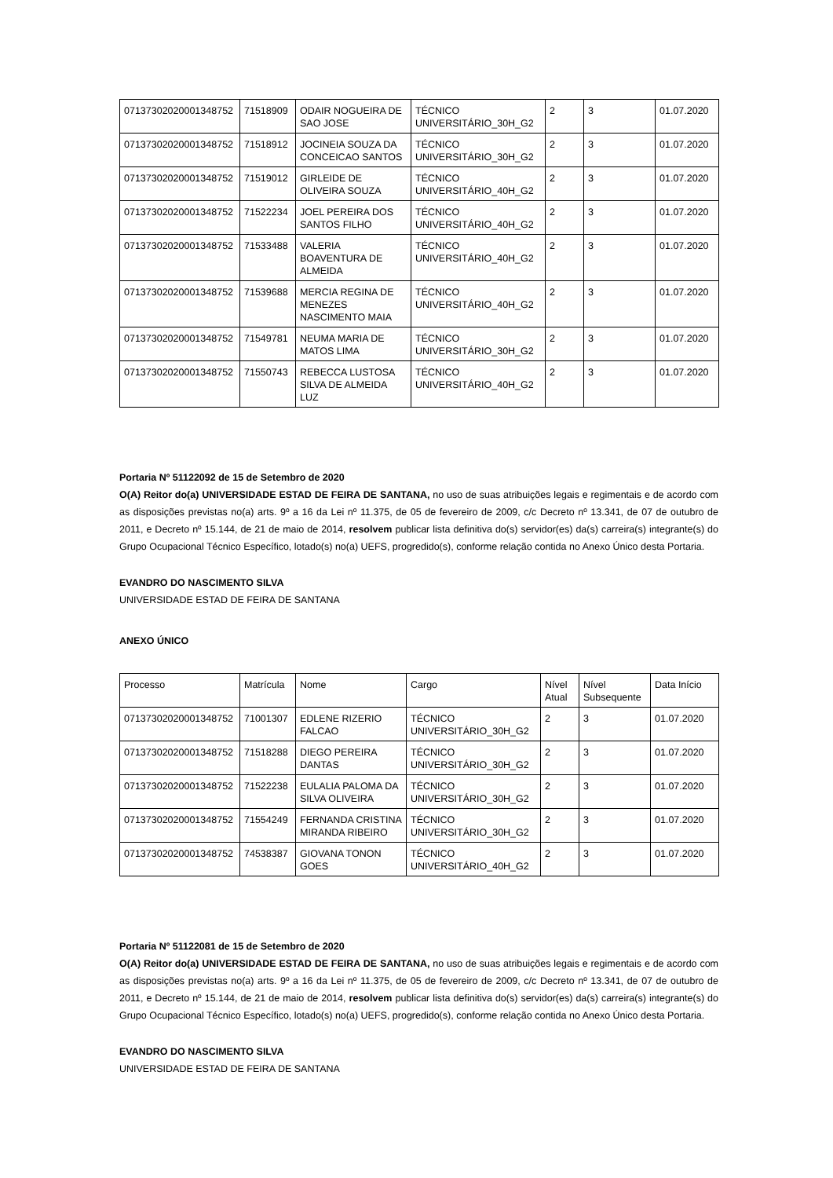| 07137302020001348752 | 71518909 | ODAIR NOGUEIRA DE SAO JOSE | TÉCNICO UNIVERSITÁRIO_30H_G2 | 2 | 3 | 01.07.2020 |
| 07137302020001348752 | 71518912 | JOCINEIA SOUZA DA CONCEICAO SANTOS | TÉCNICO UNIVERSITÁRIO_30H_G2 | 2 | 3 | 01.07.2020 |
| 07137302020001348752 | 71519012 | GIRLEIDE DE OLIVEIRA SOUZA | TÉCNICO UNIVERSITÁRIO_40H_G2 | 2 | 3 | 01.07.2020 |
| 07137302020001348752 | 71522234 | JOEL PEREIRA DOS SANTOS FILHO | TÉCNICO UNIVERSITÁRIO_40H_G2 | 2 | 3 | 01.07.2020 |
| 07137302020001348752 | 71533488 | VALERIA BOAVENTURA DE ALMEIDA | TÉCNICO UNIVERSITÁRIO_40H_G2 | 2 | 3 | 01.07.2020 |
| 07137302020001348752 | 71539688 | MERCIA REGINA DE MENEZES NASCIMENTO MAIA | TÉCNICO UNIVERSITÁRIO_40H_G2 | 2 | 3 | 01.07.2020 |
| 07137302020001348752 | 71549781 | NEUMA MARIA DE MATOS LIMA | TÉCNICO UNIVERSITÁRIO_30H_G2 | 2 | 3 | 01.07.2020 |
| 07137302020001348752 | 71550743 | REBECCA LUSTOSA SILVA DE ALMEIDA LUZ | TÉCNICO UNIVERSITÁRIO_40H_G2 | 2 | 3 | 01.07.2020 |
Portaria Nº 51122092 de 15 de Setembro de 2020
O(A) Reitor do(a) UNIVERSIDADE ESTAD DE FEIRA DE SANTANA, no uso de suas atribuições legais e regimentais e de acordo com as disposições previstas no(a) arts. 9º a 16 da Lei nº 11.375, de 05 de fevereiro de 2009, c/c Decreto nº 13.341, de 07 de outubro de 2011, e Decreto nº 15.144, de 21 de maio de 2014, resolvem publicar lista definitiva do(s) servidor(es) da(s) carreira(s) integrante(s) do Grupo Ocupacional Técnico Específico, lotado(s) no(a) UEFS, progredido(s), conforme relação contida no Anexo Único desta Portaria.
EVANDRO DO NASCIMENTO SILVA
UNIVERSIDADE ESTAD DE FEIRA DE SANTANA
ANEXO ÚNICO
| Processo | Matrícula | Nome | Cargo | Nível Atual | Nível Subsequente | Data Início |
| --- | --- | --- | --- | --- | --- | --- |
| 07137302020001348752 | 71001307 | EDLENE RIZERIO FALCAO | TÉCNICO UNIVERSITÁRIO_30H_G2 | 2 | 3 | 01.07.2020 |
| 07137302020001348752 | 71518288 | DIEGO PEREIRA DANTAS | TÉCNICO UNIVERSITÁRIO_30H_G2 | 2 | 3 | 01.07.2020 |
| 07137302020001348752 | 71522238 | EULALIA PALOMA DA SILVA OLIVEIRA | TÉCNICO UNIVERSITÁRIO_30H_G2 | 2 | 3 | 01.07.2020 |
| 07137302020001348752 | 71554249 | FERNANDA CRISTINA MIRANDA RIBEIRO | TÉCNICO UNIVERSITÁRIO_30H_G2 | 2 | 3 | 01.07.2020 |
| 07137302020001348752 | 74538387 | GIOVANA TONON GOES | TÉCNICO UNIVERSITÁRIO_40H_G2 | 2 | 3 | 01.07.2020 |
Portaria Nº 51122081 de 15 de Setembro de 2020
O(A) Reitor do(a) UNIVERSIDADE ESTAD DE FEIRA DE SANTANA, no uso de suas atribuições legais e regimentais e de acordo com as disposições previstas no(a) arts. 9º a 16 da Lei nº 11.375, de 05 de fevereiro de 2009, c/c Decreto nº 13.341, de 07 de outubro de 2011, e Decreto nº 15.144, de 21 de maio de 2014, resolvem publicar lista definitiva do(s) servidor(es) da(s) carreira(s) integrante(s) do Grupo Ocupacional Técnico Específico, lotado(s) no(a) UEFS, progredido(s), conforme relação contida no Anexo Único desta Portaria.
EVANDRO DO NASCIMENTO SILVA
UNIVERSIDADE ESTAD DE FEIRA DE SANTANA